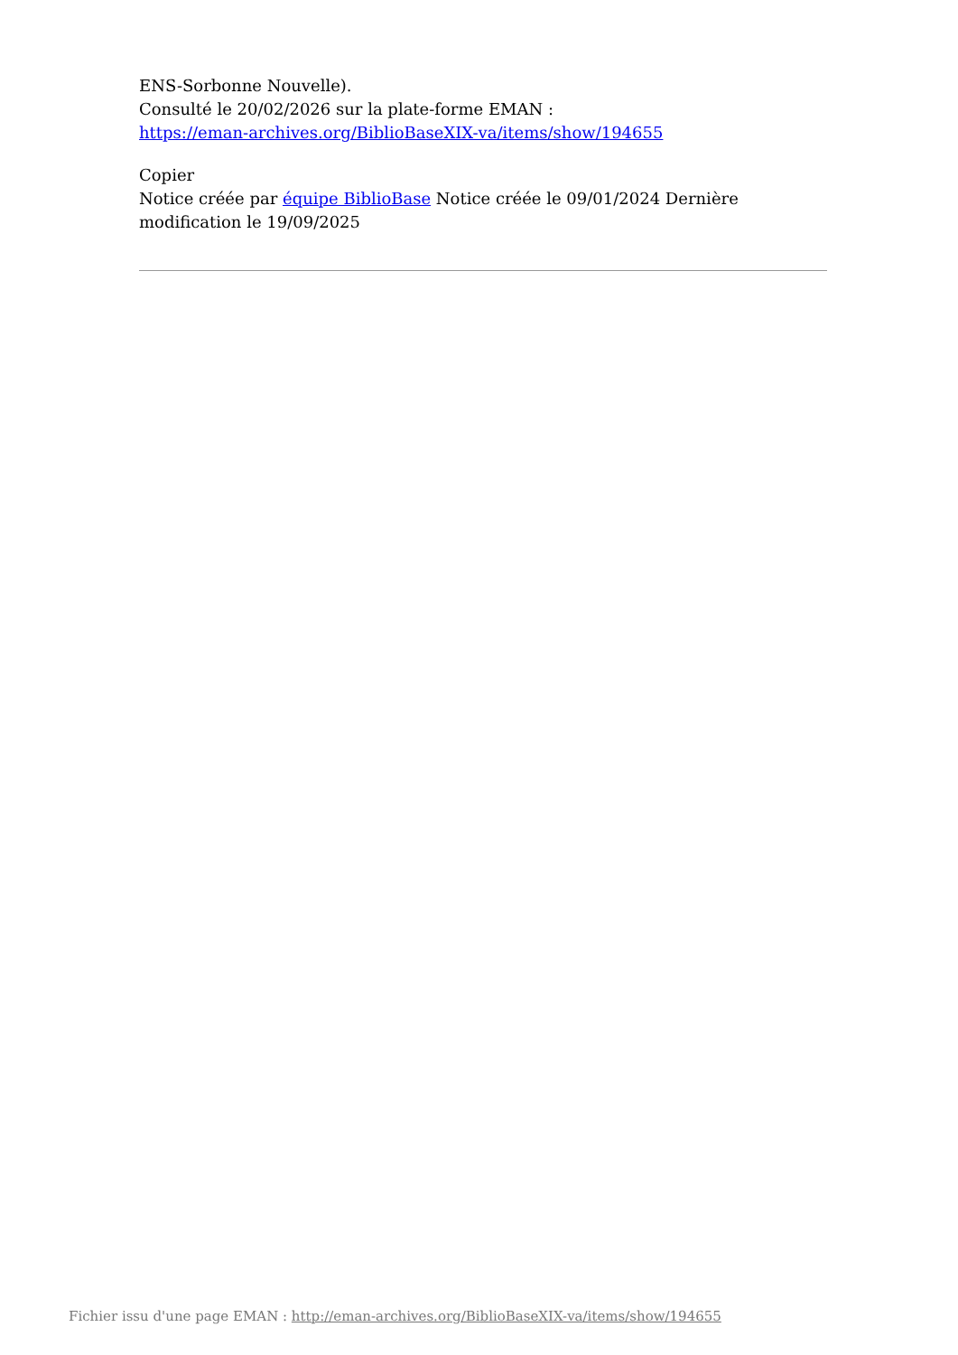ENS-Sorbonne Nouvelle).
Consulté le 20/02/2026 sur la plate-forme EMAN :
https://eman-archives.org/BiblioBaseXIX-va/items/show/194655
Copier
Notice créée par équipe BiblioBase Notice créée le 09/01/2024 Dernière modification le 19/09/2025
Fichier issu d'une page EMAN : http://eman-archives.org/BiblioBaseXIX-va/items/show/194655